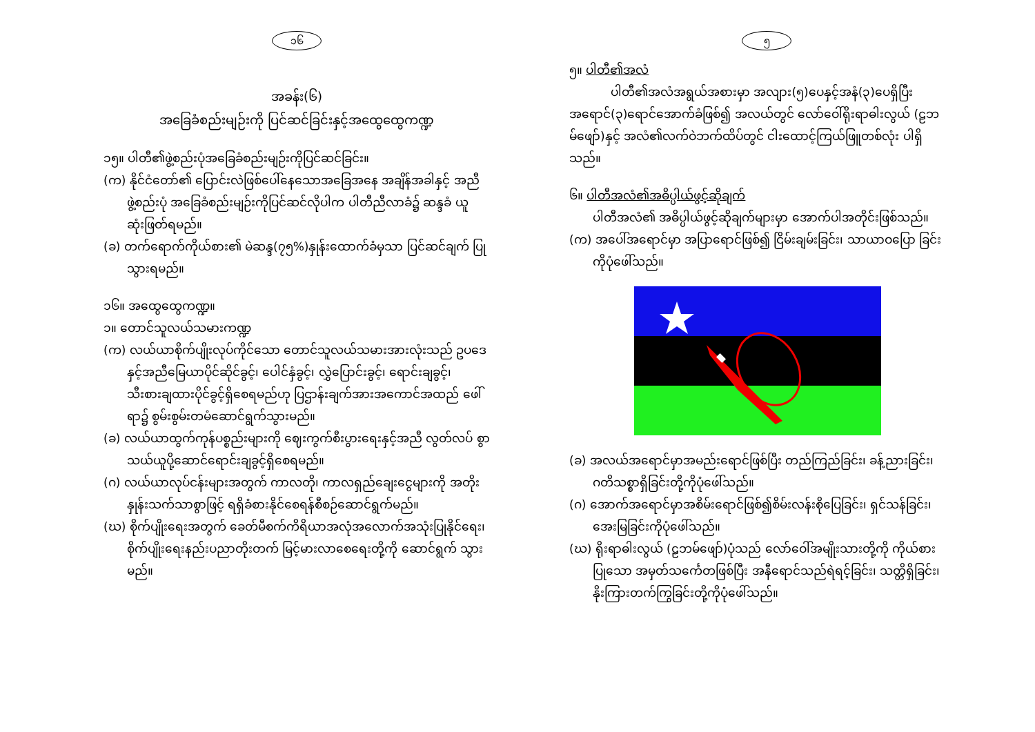၁၆
အခန်း(၆)
အခြေခံစည်းမျဉ်းကို ပြင်ဆင်ခြင်းနှင့်အထွေထွေကဏ္ဍ
၁၅။ ပါတီ၏ဖွဲ့စည်းပုံအခြေခံစည်းမျဉ်းကိုပြင်ဆင်ခြင်း။
(က) နိုင်ငံတော်၏ ပြောင်းလဲဖြစ်ပေါ်နေသောအခြေအနေ အချိန်အခါနှင့် အညီဖွဲ့စည်းပုံ အခြေခံစည်းမျဉ်းကိုပြင်ဆင်လိုပါက ပါတီညီလာခံ၌ ဆန္ဒခံ ယူဆုံးဖြတ်ရမည်။
(ခ) တက်ရောက်ကိုယ်စား၏ မဲဆန္ဒ(၇၅%)နှုန်းထောက်ခံမှသာ ပြင်ဆင်ချက် ပြုသွားရမည်။
၁၆။ အထွေထွေကဏ္ဍ။
၁။ တောင်သူလယ်သမားကဏ္ဍ
(က) လယ်ယာစိုက်ပျိုးလုပ်ကိုင်သော တောင်သူလယ်သမားအားလုံးသည် ဥပဒေနှင့်အညီမြေယာပိုင်ဆိုင်ခွင့်၊ ပေါင်နှံခွင့်၊ လွှဲပြောင်းခွင့်၊ ရောင်းချခွင့်၊ သီးစားချထားပိုင်ခွင့်ရှိစေရမည်ဟု ပြဌာန်းချက်အားအကောင်အထည် ဖေါ်ရာ၌ စွမ်းစွမ်းတမံဆောင်ရွက်သွားမည်။
(ခ) လယ်ယာထွက်ကုန်ပစ္စည်းများကို ဈေးကွက်စီးပွားရေးနှင့်အညီ လွတ်လပ် စွာသယ်ယူပို့ဆောင်ရောင်းချခွင့်ရှိစေရမည်။
(ဂ) လယ်ယာလုပ်ငန်းများအတွက် ကာလတို၊ ကာလရှည်ချေးငွေများကို အတိုးနှုန်းသက်သာစွာဖြင့် ရရှိခံစားနိုင်စေရန်စီစဉ်ဆောင်ရွက်မည်။
(ဃ) စိုက်ပျိုးရေးအတွက် ခေတ်မီစက်ကိရိယာအလုံအလောက်အသုံးပြုနိုင်ရေး၊ စိုက်ပျိုးရေးနည်းပညာတိုးတက် မြင့်မားလာစေရေးတို့ကို ဆောင်ရွက် သွားမည်။
၅
၅။ ပါတီ၏အလံ
ပါတီ၏အလံအရွယ်အစားမှာ အလျား(၅)ပေနှင့်အနံ(၃)ပေရှိပြီး အရောင်(၃)ရောင်အောက်ခံဖြစ်၍ အလယ်တွင် လော်ဝေါ်ရိုးရာဓါးလွယ် (ဠဘမ်ဖျော်)နှင့် အလံ၏လက်ဝဲဘက်ထိပ်တွင် ငါးထောင့်ကြယ်ဖြူတစ်လုံး ပါရှိသည်။
၆။ ပါတီအလံ၏အဓိပ္ပါယ်ဖွင့်ဆိုချက်
ပါတီအလံ၏ အဓိပ္ပါယ်ဖွင့်ဆိုချက်များမှာ အောက်ပါအတိုင်းဖြစ်သည်။
(က) အပေါ်အရောင်မှာ အပြာရောင်ဖြစ်၍ ငြိမ်းချမ်းခြင်း၊ သာယာဝပြော ခြင်းကိုပုံဖေါ်သည်။
(ခ) အလယ်အရောင်မှာအမည်းရောင်ဖြစ်ပြီး တည်ကြည်ခြင်း၊ ခန့်ညားခြင်း၊ ဂတိသစ္စာရှိခြင်းတို့ကိုပုံဖေါ်သည်။
(ဂ) အောက်အရောင်မှာအစိမ်းရောင်ဖြစ်၍စိမ်းလန်းစိုပြေခြင်း၊ ရှင်သန်ခြင်း၊ အေးမြခြင်းကိုပုံဖေါ်သည်။
(ဃ) ရိုးရာဓါးလွယ် (ဠဘမ်ဖျော်)ပုံသည် လော်ဝေါ်အမျိုးသားတို့ကို ကိုယ်စား ပြုသော အမှတ်သင်္ကေတဖြစ်ပြီး အနီရောင်သည်ရဲရင့်ခြင်း၊ သတ္တိရှိခြင်း၊ နိုးကြားတက်ကြွခြင်းတို့ကိုပုံဖေါ်သည်။